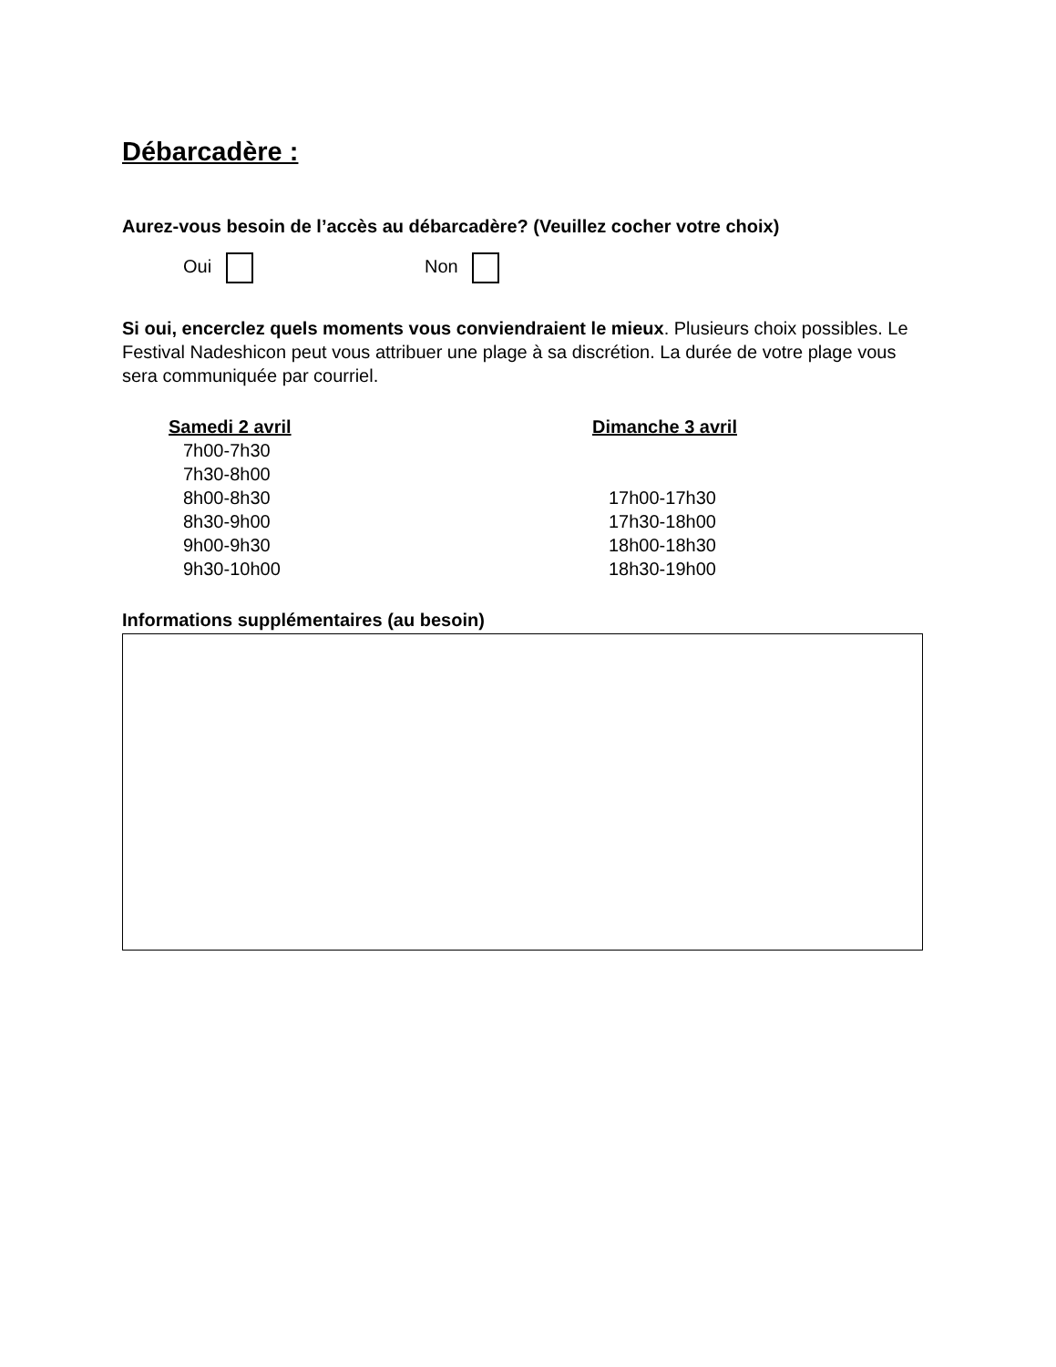Débarcadère :
Aurez-vous besoin de l’accès au débarcadère? (Veuillez cocher votre choix)
Oui Non
Si oui, encerclez quels moments vous conviendraient le mieux. Plusieurs choix possibles. Le Festival Nadeshicon peut vous attribuer une plage à sa discrétion. La durée de votre plage vous sera communiquée par courriel.
Samedi 2 avril
7h00-7h30
7h30-8h00
8h00-8h30
8h30-9h00
9h00-9h30
9h30-10h00
Dimanche 3 avril
17h00-17h30
17h30-18h00
18h00-18h30
18h30-19h00
Informations supplémentaires (au besoin)